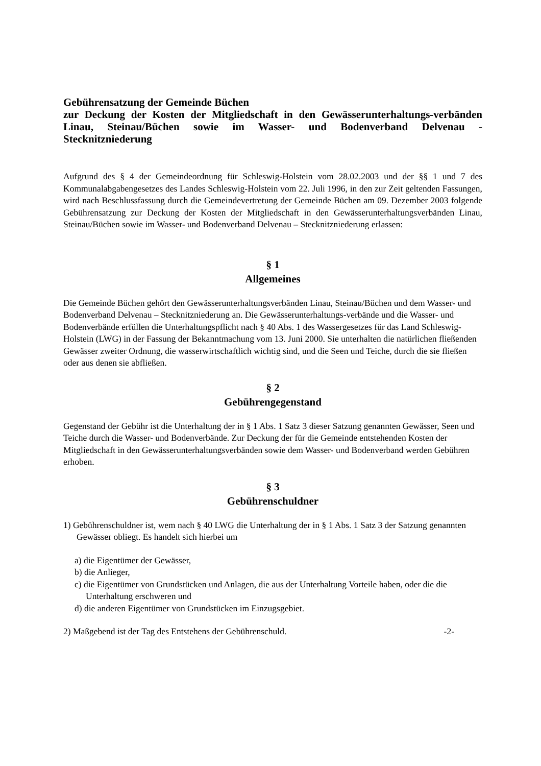Gebührensatzung der Gemeinde Büchen
zur Deckung der Kosten der Mitgliedschaft in den Gewässerunterhaltungs-verbänden Linau, Steinau/Büchen sowie im Wasser- und Bodenverband Delvenau - Stecknitzniederung
Aufgrund des § 4 der Gemeindeordnung für Schleswig-Holstein vom 28.02.2003 und der §§ 1 und 7 des Kommunalabgabengesetzes des Landes Schleswig-Holstein vom 22. Juli 1996, in den zur Zeit geltenden Fassungen, wird nach Beschlussfassung durch die Gemeindevertretung der Gemeinde Büchen am 09. Dezember 2003 folgende Gebührensatzung zur Deckung der Kosten der Mitgliedschaft in den Gewässerunterhaltungsverbänden Linau, Steinau/Büchen sowie im Wasser- und Bodenverband Delvenau – Stecknitzniederung erlassen:
§ 1
Allgemeines
Die Gemeinde Büchen gehört den Gewässerunterhaltungsverbänden Linau, Steinau/Büchen und dem Wasser- und Bodenverband Delvenau – Stecknitzniederung an. Die Gewässerunterhaltungs-verbände und die Wasser- und Bodenverbände erfüllen die Unterhaltungspflicht nach § 40 Abs. 1 des Wassergesetzes für das Land Schleswig-Holstein (LWG) in der Fassung der Bekanntmachung vom 13. Juni 2000. Sie unterhalten die natürlichen fließenden Gewässer zweiter Ordnung, die wasserwirtschaftlich wichtig sind, und die Seen und Teiche, durch die sie fließen oder aus denen sie abfließen.
§ 2
Gebührengegenstand
Gegenstand der Gebühr ist die Unterhaltung der in § 1 Abs. 1 Satz 3 dieser Satzung genannten Gewässer, Seen und Teiche durch die Wasser- und Bodenverbände. Zur Deckung der für die Gemeinde entstehenden Kosten der Mitgliedschaft in den Gewässerunterhaltungsverbänden sowie dem Wasser- und Bodenverband werden Gebühren erhoben.
§ 3
Gebührenschuldner
1) Gebührenschuldner ist, wem nach § 40 LWG die Unterhaltung der in § 1 Abs. 1 Satz 3 der Satzung genannten Gewässer obliegt. Es handelt sich hierbei um
a) die Eigentümer der Gewässer,
b) die Anlieger,
c) die Eigentümer von Grundstücken und Anlagen, die aus der Unterhaltung Vorteile haben, oder die die Unterhaltung erschweren und
d) die anderen Eigentümer von Grundstücken im Einzugsgebiet.
2) Maßgebend ist der Tag des Entstehens der Gebührenschuld. -2-